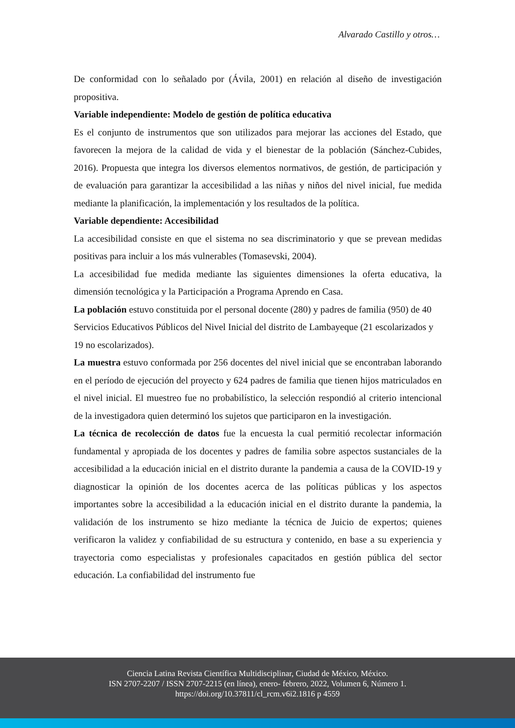Alvarado Castillo y otros…
De conformidad con lo señalado por (Ávila, 2001) en relación al diseño de investigación propositiva.
Variable independiente: Modelo de gestión de política educativa
Es el conjunto de instrumentos que son utilizados para mejorar las acciones del Estado, que favorecen la mejora de la calidad de vida y el bienestar de la población (Sánchez-Cubides, 2016). Propuesta que integra los diversos elementos normativos, de gestión, de participación y de evaluación para garantizar la accesibilidad a las niñas y niños del nivel inicial, fue medida mediante la planificación, la implementación y los resultados de la política.
Variable dependiente: Accesibilidad
La accesibilidad consiste en que el sistema no sea discriminatorio y que se prevean medidas positivas para incluir a los más vulnerables (Tomasevski, 2004).
La accesibilidad fue medida mediante las siguientes dimensiones la oferta educativa, la dimensión tecnológica y la Participación a Programa Aprendo en Casa.
La población estuvo constituida por el personal docente (280) y padres de familia (950) de 40 Servicios Educativos Públicos del Nivel Inicial del distrito de Lambayeque (21 escolarizados y 19 no escolarizados).
La muestra estuvo conformada por 256 docentes del nivel inicial que se encontraban laborando en el período de ejecución del proyecto y 624 padres de familia que tienen hijos matriculados en el nivel inicial. El muestreo fue no probabilístico, la selección respondió al criterio intencional de la investigadora quien determinó los sujetos que participaron en la investigación.
La técnica de recolección de datos fue la encuesta la cual permitió recolectar información fundamental y apropiada de los docentes y padres de familia sobre aspectos sustanciales de la accesibilidad a la educación inicial en el distrito durante la pandemia a causa de la COVID-19 y diagnosticar la opinión de los docentes acerca de las políticas públicas y los aspectos importantes sobre la accesibilidad a la educación inicial en el distrito durante la pandemia, la validación de los instrumento se hizo mediante la técnica de Juicio de expertos; quienes verificaron la validez y confiabilidad de su estructura y contenido, en base a su experiencia y trayectoria como especialistas y profesionales capacitados en gestión pública del sector educación. La confiabilidad del instrumento fue
Ciencia Latina Revista Científica Multidisciplinar, Ciudad de México, México.
ISN 2707-2207 / ISSN 2707-2215 (en línea), enero- febrero, 2022, Volumen 6, Número 1.
https://doi.org/10.37811/cl_rcm.v6i2.1816 p 4559